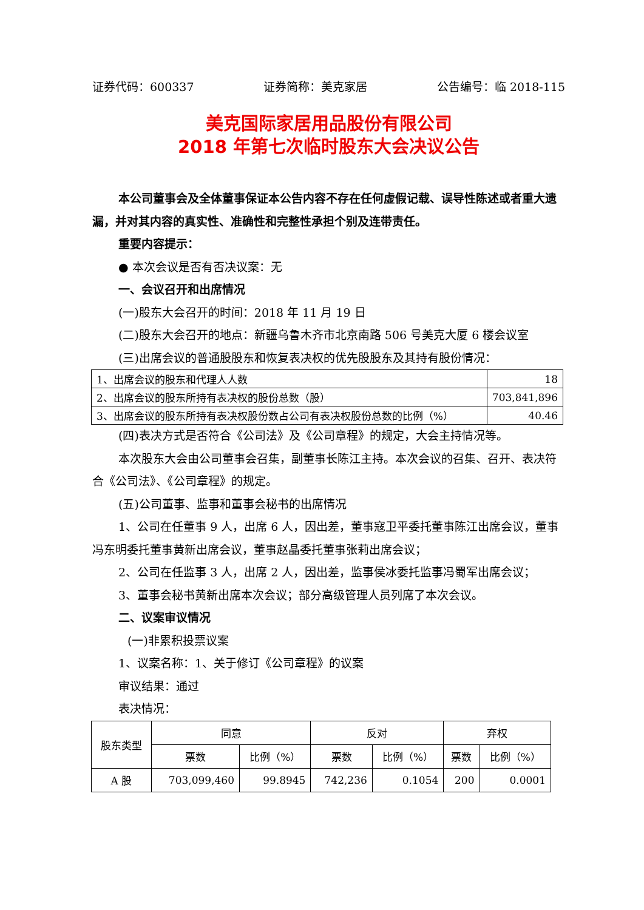证券代码：600337 证券简称：美克家居 公告编号：临 2018-115
美克国际家居用品股份有限公司
2018 年第七次临时股东大会决议公告
本公司董事会及全体董事保证本公告内容不存在任何虚假记载、误导性陈述或者重大遗漏，并对其内容的真实性、准确性和完整性承担个别及连带责任。
重要内容提示：
● 本次会议是否有否决议案：无
一、会议召开和出席情况
(一)股东大会召开的时间：2018 年 11 月 19 日
(二)股东大会召开的地点：新疆乌鲁木齐市北京南路 506 号美克大厦 6 楼会议室
(三)出席会议的普通股股东和恢复表决权的优先股股东及其持有股份情况：
| 1、出席会议的股东和代理人人数 | 18 |
| 2、出席会议的股东所持有表决权的股份总数（股） | 703,841,896 |
| 3、出席会议的股东所持有表决权股份数占公司有表决权股份总数的比例（%） | 40.46 |
(四)表决方式是否符合《公司法》及《公司章程》的规定，大会主持情况等。
本次股东大会由公司董事会召集，副董事长陈江主持。本次会议的召集、召开、表决符合《公司法》、《公司章程》的规定。
(五)公司董事、监事和董事会秘书的出席情况
1、公司在任董事 9 人，出席 6 人，因出差，董事寇卫平委托董事陈江出席会议，董事冯东明委托董事黄新出席会议，董事赵晶委托董事张莉出席会议；
2、公司在任监事 3 人，出席 2 人，因出差，监事侯冰委托监事冯蜀军出席会议；
3、董事会秘书黄新出席本次会议；部分高级管理人员列席了本次会议。
二、议案审议情况
(一)非累积投票议案
1、议案名称：1、关于修订《公司章程》的议案
审议结果：通过
表决情况：
| 股东类型 | 同意 | | 反对 | | 弃权 | |
| --- | --- | --- | --- | --- | --- | --- |
| | 票数 | 比例（%） | 票数 | 比例（%） | 票数 | 比例（%） |
| A 股 | 703,099,460 | 99.8945 | 742,236 | 0.1054 | 200 | 0.0001 |